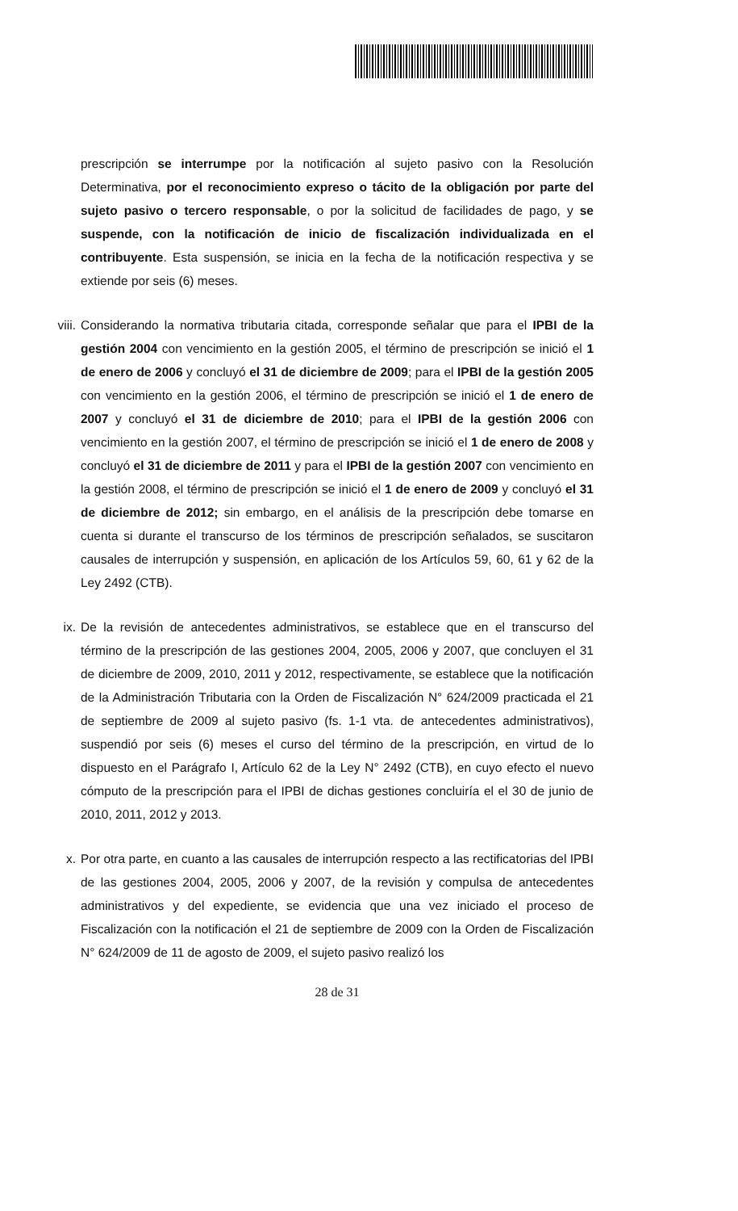prescripción se interrumpe por la notificación al sujeto pasivo con la Resolución Determinativa, por el reconocimiento expreso o tácito de la obligación por parte del sujeto pasivo o tercero responsable, o por la solicitud de facilidades de pago, y se suspende, con la notificación de inicio de fiscalización individualizada en el contribuyente. Esta suspensión, se inicia en la fecha de la notificación respectiva y se extiende por seis (6) meses.
viii.
Considerando la normativa tributaria citada, corresponde señalar que para el IPBI de la gestión 2004 con vencimiento en la gestión 2005, el término de prescripción se inició el 1 de enero de 2006 y concluyó el 31 de diciembre de 2009; para el IPBI de la gestión 2005 con vencimiento en la gestión 2006, el término de prescripción se inició el 1 de enero de 2007 y concluyó el 31 de diciembre de 2010; para el IPBI de la gestión 2006 con vencimiento en la gestión 2007, el término de prescripción se inició el 1 de enero de 2008 y concluyó el 31 de diciembre de 2011 y para el IPBI de la gestión 2007 con vencimiento en la gestión 2008, el término de prescripción se inició el 1 de enero de 2009 y concluyó el 31 de diciembre de 2012; sin embargo, en el análisis de la prescripción debe tomarse en cuenta si durante el transcurso de los términos de prescripción señalados, se suscitaron causales de interrupción y suspensión, en aplicación de los Artículos 59, 60, 61 y 62 de la Ley 2492 (CTB).
ix.
De la revisión de antecedentes administrativos, se establece que en el transcurso del término de la prescripción de las gestiones 2004, 2005, 2006 y 2007, que concluyen el 31 de diciembre de 2009, 2010, 2011 y 2012, respectivamente, se establece que la notificación de la Administración Tributaria con la Orden de Fiscalización N° 624/2009 practicada el 21 de septiembre de 2009 al sujeto pasivo (fs. 1-1 vta. de antecedentes administrativos), suspendió por seis (6) meses el curso del término de la prescripción, en virtud de lo dispuesto en el Parágrafo I, Artículo 62 de la Ley N° 2492 (CTB), en cuyo efecto el nuevo cómputo de la prescripción para el IPBI de dichas gestiones concluiría el el 30 de junio de 2010, 2011, 2012 y 2013.
x.
Por otra parte, en cuanto a las causales de interrupción respecto a las rectificatorias del IPBI de las gestiones 2004, 2005, 2006 y 2007, de la revisión y compulsa de antecedentes administrativos y del expediente, se evidencia que una vez iniciado el proceso de Fiscalización con la notificación el 21 de septiembre de 2009 con la Orden de Fiscalización N° 624/2009 de 11 de agosto de 2009, el sujeto pasivo realizó los
28 de 31